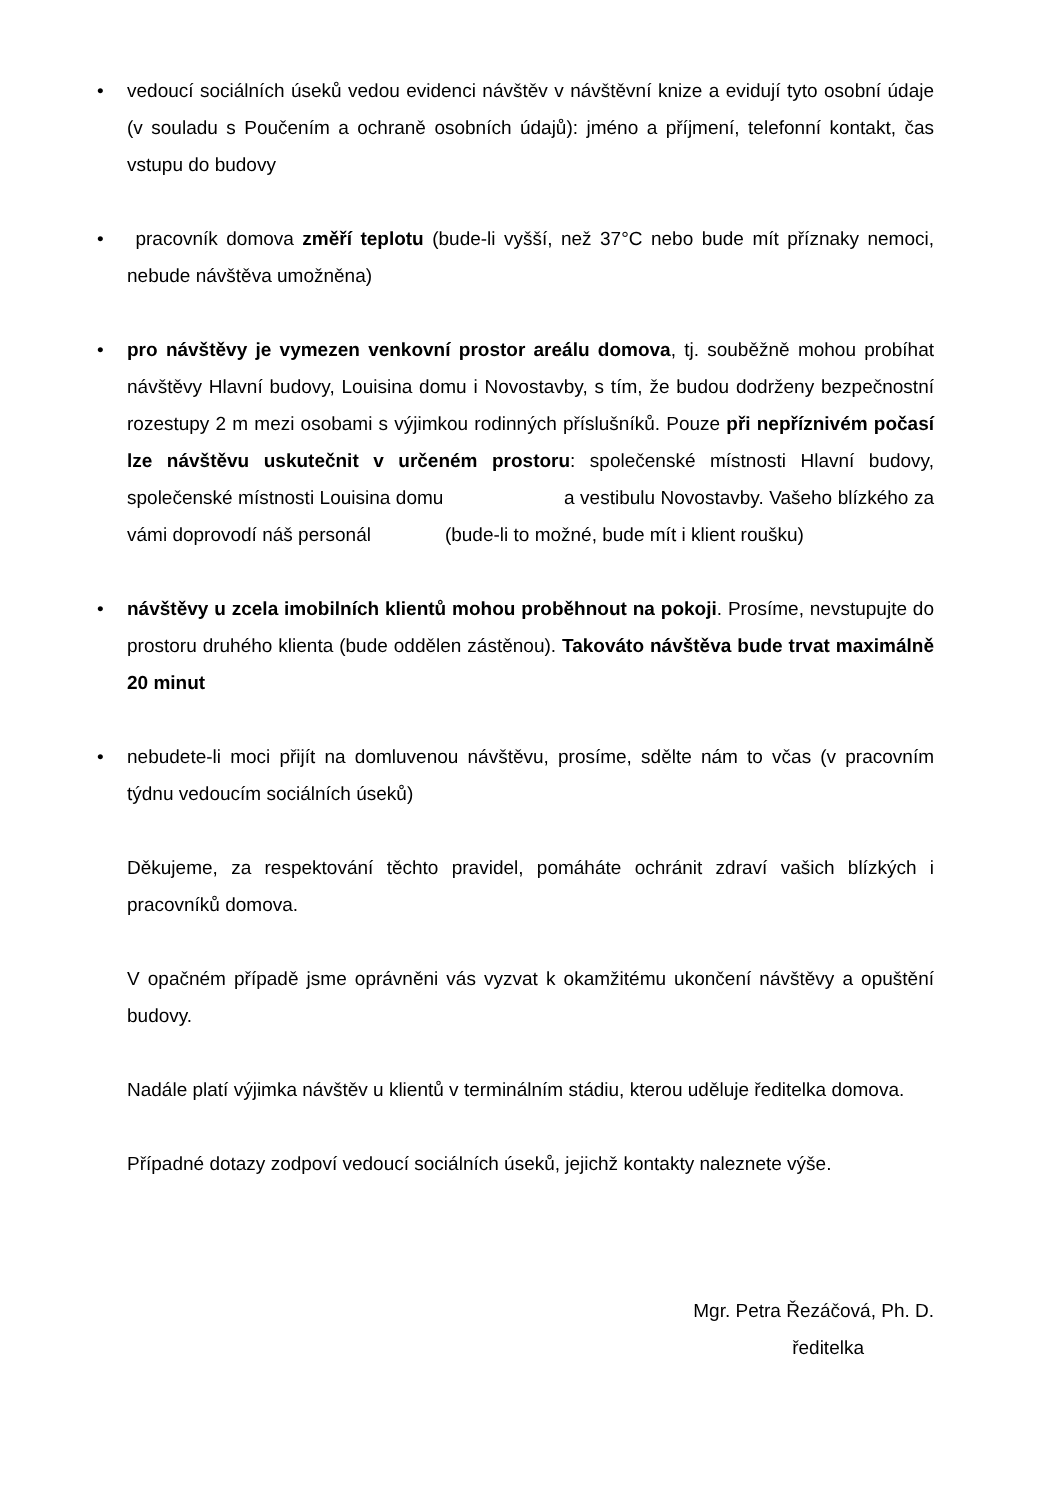• vedoucí sociálních úseků vedou evidenci návštěv v návštěvní knize a evidují tyto osobní údaje (v souladu s Poučením a ochraně osobních údajů): jméno a příjmení, telefonní kontakt, čas vstupu do budovy
• pracovník domova změří teplotu (bude-li vyšší, než 37°C nebo bude mít příznaky nemoci, nebude návštěva umožněna)
• pro návštěvy je vymezen venkovní prostor areálu domova, tj. souběžně mohou probíhat návštěvy Hlavní budovy, Louisina domu i Novostavby, s tím, že budou dodrženy bezpečnostní rozestupy 2 m mezi osobami s výjimkou rodinných příslušníků. Pouze při nepříznivém počasí lze návštěvu uskutečnit v určeném prostoru: společenské místnosti Hlavní budovy, společenské místnosti Louisina domu a vestibulu Novostavby. Vašeho blízkého za vámi doprovodí náš personál (bude-li to možné, bude mít i klient roušku)
• návštěvy u zcela imobilních klientů mohou proběhnout na pokoji. Prosíme, nevstupujte do prostoru druhého klienta (bude oddělen zástěnou). Takováto návštěva bude trvat maximálně 20 minut
• nebudete-li moci přijít na domluvenou návštěvu, prosíme, sdělte nám to včas (v pracovním týdnu vedoucím sociálních úseků)
Děkujeme, za respektování těchto pravidel, pomáháte ochránit zdraví vašich blízkých i pracovníků domova.
V opačném případě jsme oprávněni vás vyzvat k okamžitému ukončení návštěvy a opuštění budovy.
Nadále platí výjimka návštěv u klientů v terminálním stádiu, kterou uděluje ředitelka domova.
Případné dotazy zodpoví vedoucí sociálních úseků, jejichž kontakty naleznete výše.
Mgr. Petra Řezáčová, Ph. D.
ředitelka